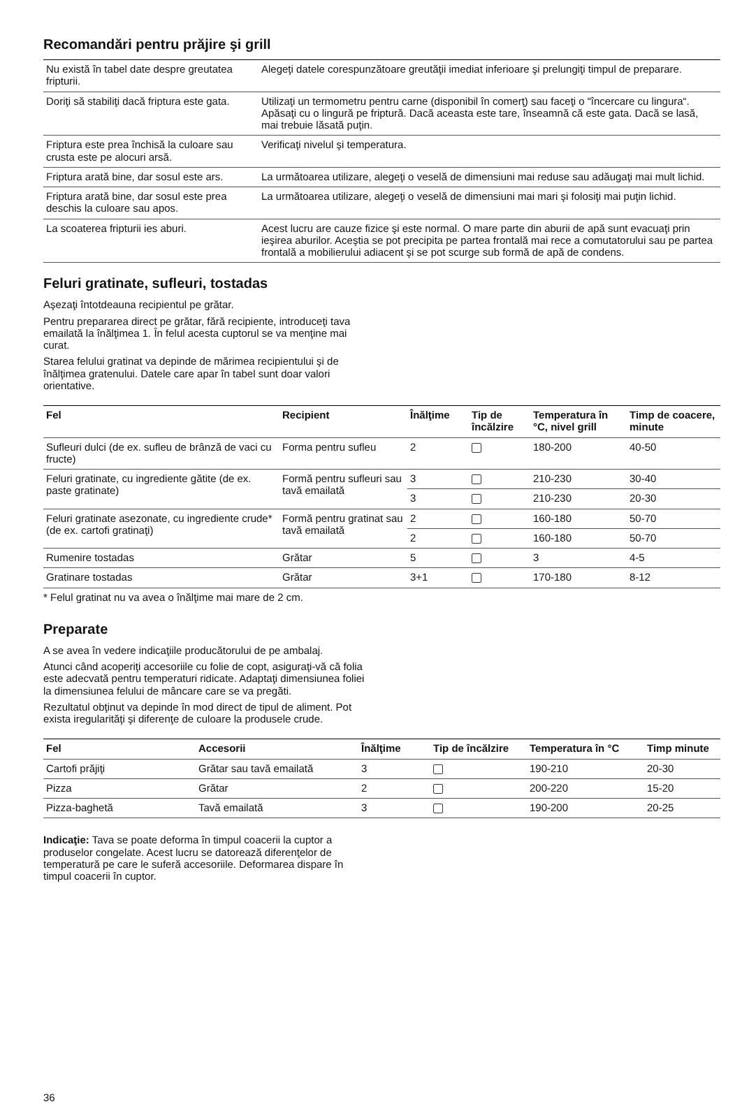Recomandări pentru prăjire şi grill
| Nu există în tabel date despre greutatea fripturii. | Alegeţi datele corespunzătoare greutăţii imediat inferioare şi prelungiţi timpul de preparare. |
| Doriţi să stabiliţi dacă friptura este gata. | Utilizaţi un termometru pentru carne (disponibil în comerţ) sau faceţi o “încercare cu lingura“. Apăsaţi cu o lingură pe friptură. Dacă aceasta este tare, înseamnă că este gata. Dacă se lasă, mai trebuie lăsată puţin. |
| Friptura este prea închisă la culoare sau crusta este pe alocuri arsă. | Verificaţi nivelul şi temperatura. |
| Friptura arată bine, dar sosul este ars. | La următoarea utilizare, alegeţi o veselă de dimensiuni mai reduse sau adăugaţi mai mult lichid. |
| Friptura arată bine, dar sosul este prea deschis la culoare sau apos. | La următoarea utilizare, alegeţi o veselă de dimensiuni mai mari şi folosiţi mai puţin lichid. |
| La scoaterea fripturii ies aburi. | Acest lucru are cauze fizice şi este normal. O mare parte din aburii de apă sunt evacuaţi prin ieşirea aburilor. Aceştia se pot precipita pe partea frontală mai rece a comutatorului sau pe partea frontală a mobilierului adiacent şi se pot scurge sub formă de apă de condens. |
Feluri gratinate, sufleuri, tostadas
Aşezaţi întotdeauna recipientul pe grătar.
Pentru prepararea direct pe grătar, fără recipiente, introduceţi tava emailată la înălţimea 1. În felul acesta cuptorul se va menţine mai curat.
Starea felului gratinat va depinde de mărimea recipientului şi de înălţimea gratenului. Datele care apar în tabel sunt doar valori orientative.
| Fel | Recipient | Înălţime | Tip de încălzire | Temperatura în °C, nivel grill | Timp de coacere, minute |
| --- | --- | --- | --- | --- | --- |
| Sufleuri dulci (de ex. sufleu de brânză de vaci cu fructe) | Forma pentru sufleu | 2 | | 180-200 | 40-50 |
| Feluri gratinate, cu ingrediente gătite (de ex. paste gratinate) | Formă pentru sufleuri sau tavă emailată | 3 | | 210-230 | 30-40 |
| | | 3 | | 210-230 | 20-30 |
| Feluri gratinate asezonate, cu ingrediente crude* (de ex. cartofi gratinaţi) | Formă pentru gratinat sau tavă emailată | 2 | | 160-180 | 50-70 |
| | | 2 | | 160-180 | 50-70 |
| Rumenire tostadas | Grătar | 5 | | 3 | 4-5 |
| Gratinare tostadas | Grătar | 3+1 | | 170-180 | 8-12 |
* Felul gratinat nu va avea o înălţime mai mare de 2 cm.
Preparate
A se avea în vedere indicaţiile producătorului de pe ambalaj.
Atunci când acoperiţi accesoriile cu folie de copt, asiguraţi-vă că folia este adecvată pentru temperaturi ridicate. Adaptaţi dimensiunea foliei la dimensiunea felului de mâncare care se va pregăti.
Rezultatul obţinut va depinde în mod direct de tipul de aliment. Pot exista iregularităţi şi diferenţe de culoare la produsele crude.
| Fel | Accesorii | Înălţime | Tip de încălzire | Temperatura în °C | Timp minute |
| --- | --- | --- | --- | --- | --- |
| Cartofi prăjiţi | Grătar sau tavă emailată | 3 | | 190-210 | 20-30 |
| Pizza | Grătar | 2 | | 200-220 | 15-20 |
| Pizza-baghetă | Tavă emailată | 3 | | 190-200 | 20-25 |
Indicaţie: Tava se poate deforma în timpul coacerii la cuptor a produselor congelate. Acest lucru se datorează diferenţelor de temperatură pe care le suferă accesoriile. Deformarea dispare în timpul coacerii în cuptor.
36